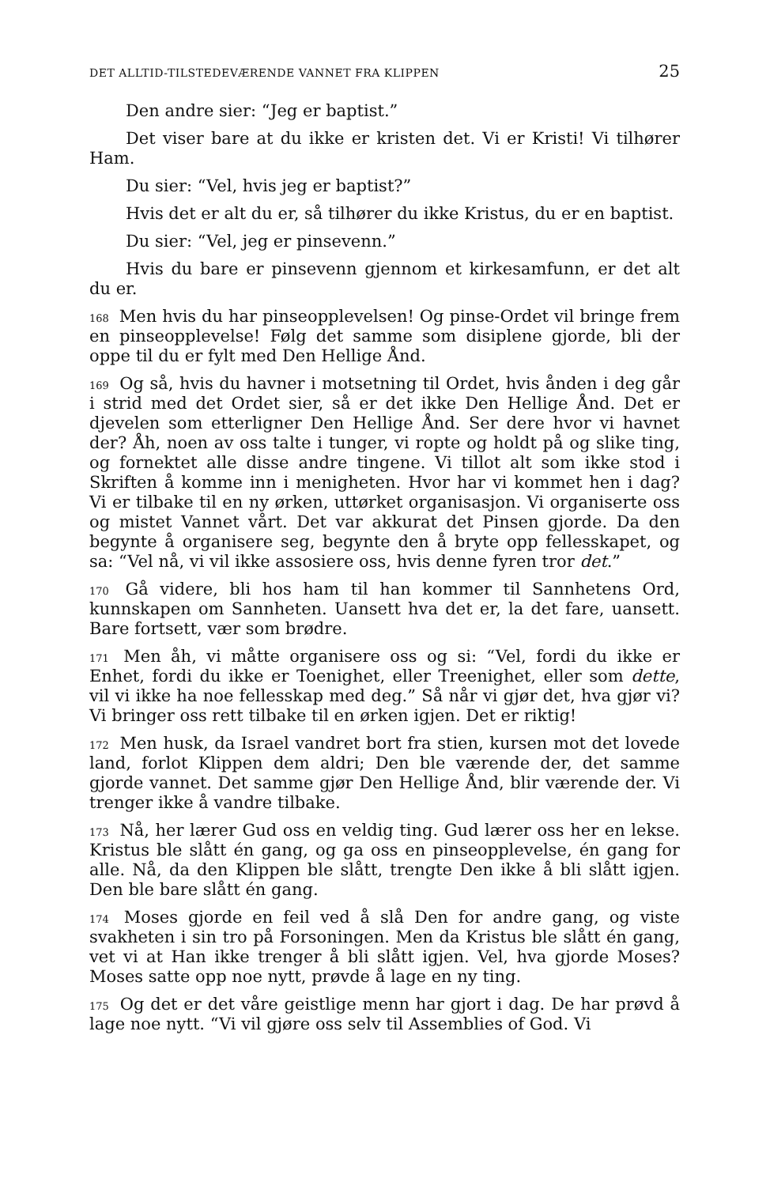DET ALLTID-TILSTEDEVÆRENDE VANNET FRA KLIPPEN 25
Den andre sier: “Jeg er baptist.”
Det viser bare at du ikke er kristen det. Vi er Kristi! Vi tilhører Ham.
Du sier: “Vel, hvis jeg er baptist?”
Hvis det er alt du er, så tilhører du ikke Kristus, du er en baptist.
Du sier: “Vel, jeg er pinsevenn.”
Hvis du bare er pinsevenn gjennom et kirkesamfunn, er det alt du er.
<sup>168</sup> Men hvis du har pinseopplevelsen! Og pinse-Ordet vil bringe frem en pinseopplevelse! Følg det samme som disiplene gjorde, bli der oppe til du er fylt med Den Hellige Ånd.
<sup>169</sup> Og så, hvis du havner i motsetning til Ordet, hvis ånden i deg går i strid med det Ordet sier, så er det ikke Den Hellige Ånd. Det er djevelen som etterligner Den Hellige Ånd. Ser dere hvor vi havnet der? Åh, noen av oss talte i tunger, vi ropte og holdt på og slike ting, og fornektet alle disse andre tingene. Vi tillot alt som ikke stod i Skriften å komme inn i menigheten. Hvor har vi kommet hen i dag? Vi er tilbake til en ny ørken, uttørket organisasjon. Vi organiserte oss og mistet Vannet vårt. Det var akkurat det Pinsen gjorde. Da den begynte å organisere seg, begynte den å bryte opp fellesskapet, og sa: “Vel nå, vi vil ikke assosiere oss, hvis denne fyren tror det.”
<sup>170</sup> Gå videre, bli hos ham til han kommer til Sannhetens Ord, kunnskapen om Sannheten. Uansett hva det er, la det fare, uansett. Bare fortsett, vær som brødre.
<sup>171</sup> Men åh, vi måtte organisere oss og si: “Vel, fordi du ikke er Enhet, fordi du ikke er Toenighet, eller Treenighet, eller som dette, vil vi ikke ha noe fellesskap med deg.” Så når vi gjør det, hva gjør vi? Vi bringer oss rett tilbake til en ørken igjen. Det er riktig!
<sup>172</sup> Men husk, da Israel vandret bort fra stien, kursen mot det lovede land, forlot Klippen dem aldri; Den ble værende der, det samme gjorde vannet. Det samme gjør Den Hellige Ånd, blir værende der. Vi trenger ikke å vandre tilbake.
<sup>173</sup> Nå, her lærer Gud oss en veldig ting. Gud lærer oss her en lekse. Kristus ble slått én gang, og ga oss en pinseopplevelse, én gang for alle. Nå, da den Klippen ble slått, trengte Den ikke å bli slått igjen. Den ble bare slått én gang.
<sup>174</sup> Moses gjorde en feil ved å slå Den for andre gang, og viste svakheten i sin tro på Forsoningen. Men da Kristus ble slått én gang, vet vi at Han ikke trenger å bli slått igjen. Vel, hva gjorde Moses? Moses satte opp noe nytt, prøvde å lage en ny ting.
<sup>175</sup> Og det er det våre geistlige menn har gjort i dag. De har prøvd å lage noe nytt. “Vi vil gjøre oss selv til Assemblies of God. Vi